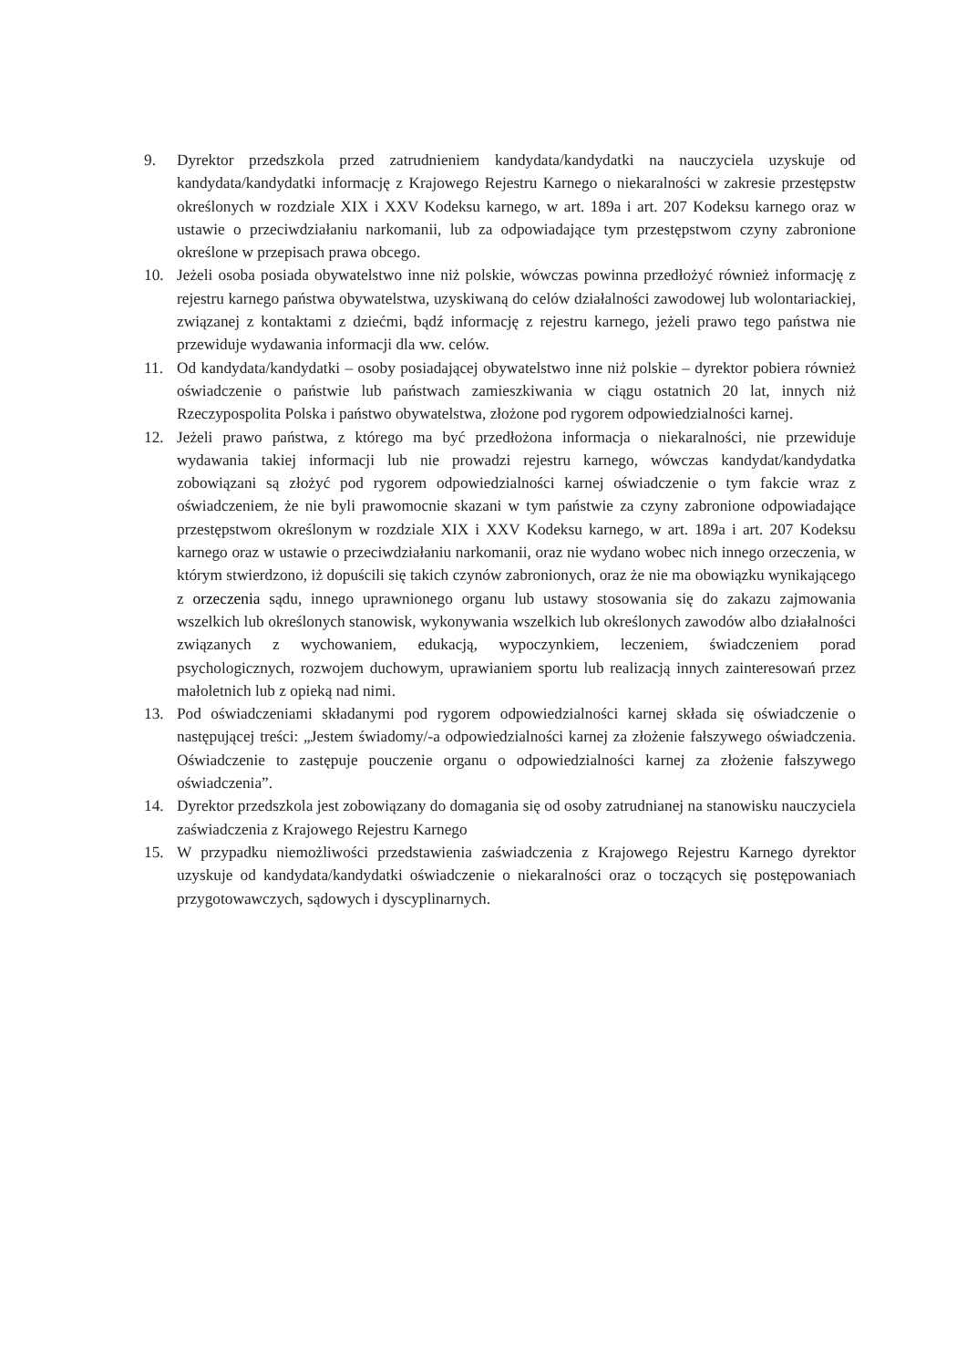9. Dyrektor przedszkola przed zatrudnieniem kandydata/kandydatki na nauczyciela uzyskuje od kandydata/kandydatki informację z Krajowego Rejestru Karnego o niekaralności w zakresie przestępstw określonych w rozdziale XIX i XXV Kodeksu karnego, w art. 189a i art. 207 Kodeksu karnego oraz w ustawie o przeciwdziałaniu narkomanii, lub za odpowiadające tym przestępstwom czyny zabronione określone w przepisach prawa obcego.
10. Jeżeli osoba posiada obywatelstwo inne niż polskie, wówczas powinna przedłożyć również informację z rejestru karnego państwa obywatelstwa, uzyskiwaną do celów działalności zawodowej lub wolontariackiej, związanej z kontaktami z dziećmi, bądź informację z rejestru karnego, jeżeli prawo tego państwa nie przewiduje wydawania informacji dla ww. celów.
11. Od kandydata/kandydatki – osoby posiadającej obywatelstwo inne niż polskie – dyrektor pobiera również oświadczenie o państwie lub państwach zamieszkiwania w ciągu ostatnich 20 lat, innych niż Rzeczypospolita Polska i państwo obywatelstwa, złożone pod rygorem odpowiedzialności karnej.
12. Jeżeli prawo państwa, z którego ma być przedłożona informacja o niekaralności, nie przewiduje wydawania takiej informacji lub nie prowadzi rejestru karnego, wówczas kandydat/kandydatka zobowiązani są złożyć pod rygorem odpowiedzialności karnej oświadczenie o tym fakcie wraz z oświadczeniem, że nie byli prawomocnie skazani w tym państwie za czyny zabronione odpowiadające przestępstwom określonym w rozdziale XIX i XXV Kodeksu karnego, w art. 189a i art. 207 Kodeksu karnego oraz w ustawie o przeciwdziałaniu narkomanii, oraz nie wydano wobec nich innego orzeczenia, w którym stwierdzono, iż dopuścili się takich czynów zabronionych, oraz że nie ma obowiązku wynikającego z orzeczenia sądu, innego uprawnionego organu lub ustawy stosowania się do zakazu zajmowania wszelkich lub określonych stanowisk, wykonywania wszelkich lub określonych zawodów albo działalności związanych z wychowaniem, edukacją, wypoczynkiem, leczeniem, świadczeniem porad psychologicznych, rozwojem duchowym, uprawianiem sportu lub realizacją innych zainteresowań przez małoletnich lub z opieką nad nimi.
13. Pod oświadczeniami składanymi pod rygorem odpowiedzialności karnej składa się oświadczenie o następującej treści: „Jestem świadomy/-a odpowiedzialności karnej za złożenie fałszywego oświadczenia. Oświadczenie to zastępuje pouczenie organu o odpowiedzialności karnej za złożenie fałszywego oświadczenia”.
14. Dyrektor przedszkola jest zobowiązany do domagania się od osoby zatrudnianej na stanowisku nauczyciela zaświadczenia z Krajowego Rejestru Karnego
15. W przypadku niemożliwości przedstawienia zaświadczenia z Krajowego Rejestru Karnego dyrektor uzyskuje od kandydata/kandydatki oświadczenie o niekaralności oraz o toczących się postępowaniach przygotowawczych, sądowych i dyscyplinarnych.